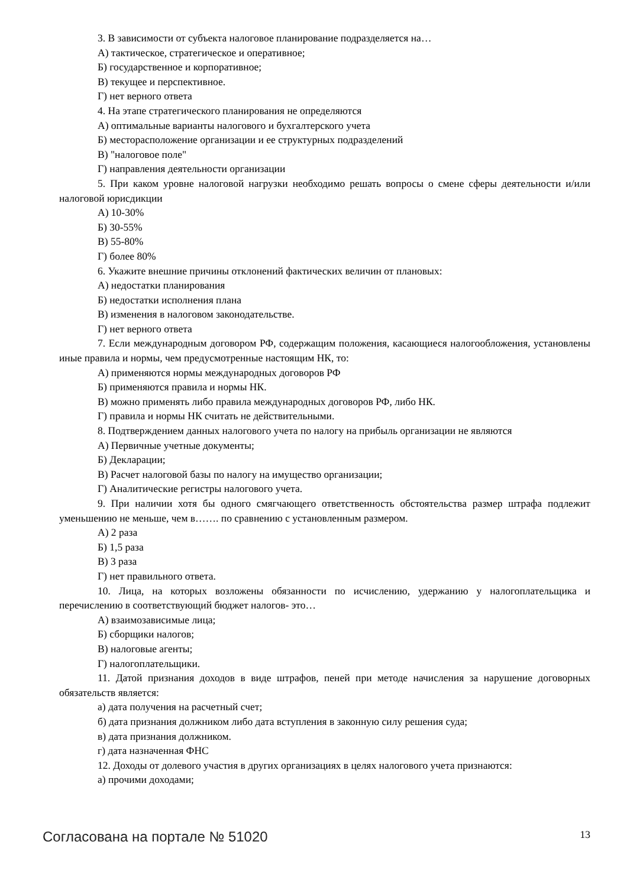3. В зависимости от субъекта налоговое планирование подразделяется на…
А) тактическое, стратегическое и оперативное;
Б) государственное и корпоративное;
В) текущее и перспективное.
Г) нет верного ответа
4. На этапе стратегического планирования не определяются
А) оптимальные варианты налогового и бухгалтерского учета
Б) месторасположение организации и ее структурных подразделений
В) "налоговое поле"
Г) направления деятельности организации
5. При каком уровне налоговой нагрузки необходимо решать вопросы о смене сферы деятельности и/или налоговой юрисдикции
А) 10-30%
Б) 30-55%
В) 55-80%
Г) более 80%
6. Укажите внешние причины отклонений фактических величин от плановых:
А) недостатки планирования
Б) недостатки исполнения плана
В) изменения в налоговом законодательстве.
Г) нет верного ответа
7. Если международным договором РФ, содержащим положения, касающиеся налогообложения, установлены иные правила и нормы, чем предусмотренные настоящим НК, то:
А) применяются нормы международных договоров РФ
Б) применяются правила и нормы НК.
В) можно применять либо правила международных договоров РФ, либо НК.
Г) правила и нормы НК считать не действительными.
8. Подтверждением данных налогового учета по налогу на прибыль организации не являются
А) Первичные учетные документы;
Б) Декларации;
В) Расчет налоговой базы по налогу на имущество организации;
Г) Аналитические регистры налогового учета.
9. При наличии хотя бы одного смягчающего ответственность обстоятельства размер штрафа подлежит уменьшению не меньше, чем в……. по сравнению с установленным размером.
А) 2 раза
Б) 1,5 раза
В) 3 раза
Г) нет правильного ответа.
10. Лица, на которых возложены обязанности по исчислению, удержанию у налогоплательщика и перечислению в соответствующий бюджет налогов- это…
А) взаимозависимые лица;
Б) сборщики налогов;
В) налоговые агенты;
Г) налогоплательщики.
11. Датой признания доходов в виде штрафов, пеней при методе начисления за нарушение договорных обязательств является:
а) дата получения на расчетный счет;
б) дата признания должником либо дата вступления в законную силу решения суда;
в) дата признания должником.
г) дата назначенная ФНС
12. Доходы от долевого участия в других организациях в целях налогового учета признаются:
а) прочими доходами;
Согласована на портале № 51020 13